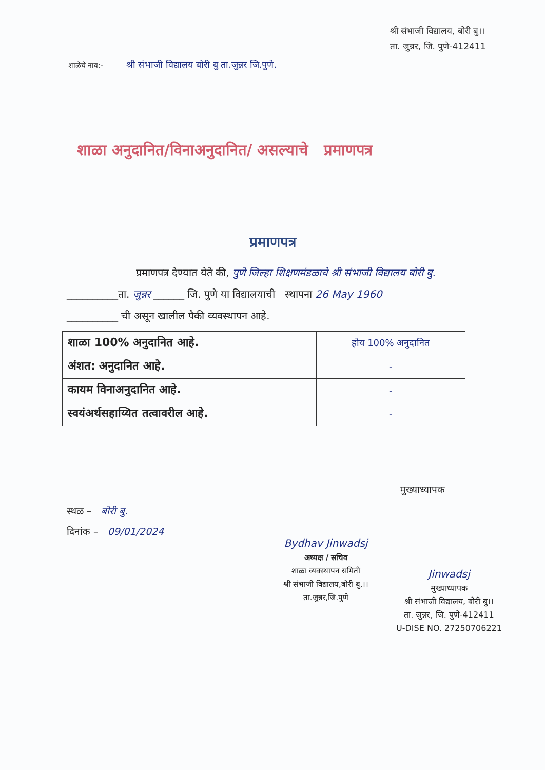श्री संभाजी विद्यालय, बोरी बु।।
ता. जुन्नर, जि. पुणे-412411
शाळेचे नाव:- श्री संभाजी विद्यालय बोरी बु ता.जुन्नर जि.पुणे.
शाळा अनुदानित/विनाअनुदानित/ असल्याचे प्रमाणपत्र
प्रमाणपत्र
प्रमाणपत्र देण्यात येते की, पुणे जिल्हा शिक्षणमंडळाचे श्री संभाजी विद्यालय बोरी बु.
__________ता. जुन्नर ______ जि. पुणे या विद्यालयाची स्थापना 26 May 1960
__________ ची असून खालील पैकी व्यवस्थापन आहे.
| शाळा 100% अनुदानित आहे. | होय 100% अनुदानित |
| अंशत: अनुदानित आहे. | - |
| कायम विनाअनुदानित आहे. | - |
| स्वयंअर्थसहाय्यित तत्वावरील आहे. | - |
मुख्याध्यापक
स्थळ – बोरी बु.
दिनांक – 09/01/2024
Bydhav Jinwadsj
अध्यक्ष / सचिव
शाळा व्यवस्थापन समिती
श्री संभाजी विद्यालय,बोरी बु.।।
ता.जुन्नर,जि.पुणे
Jinwadsj
मुख्याध्यापक
श्री संभाजी विद्यालय, बोरी बु।।
ता. जुन्नर, जि. पुणे-412411
U-DISE NO. 27250706221